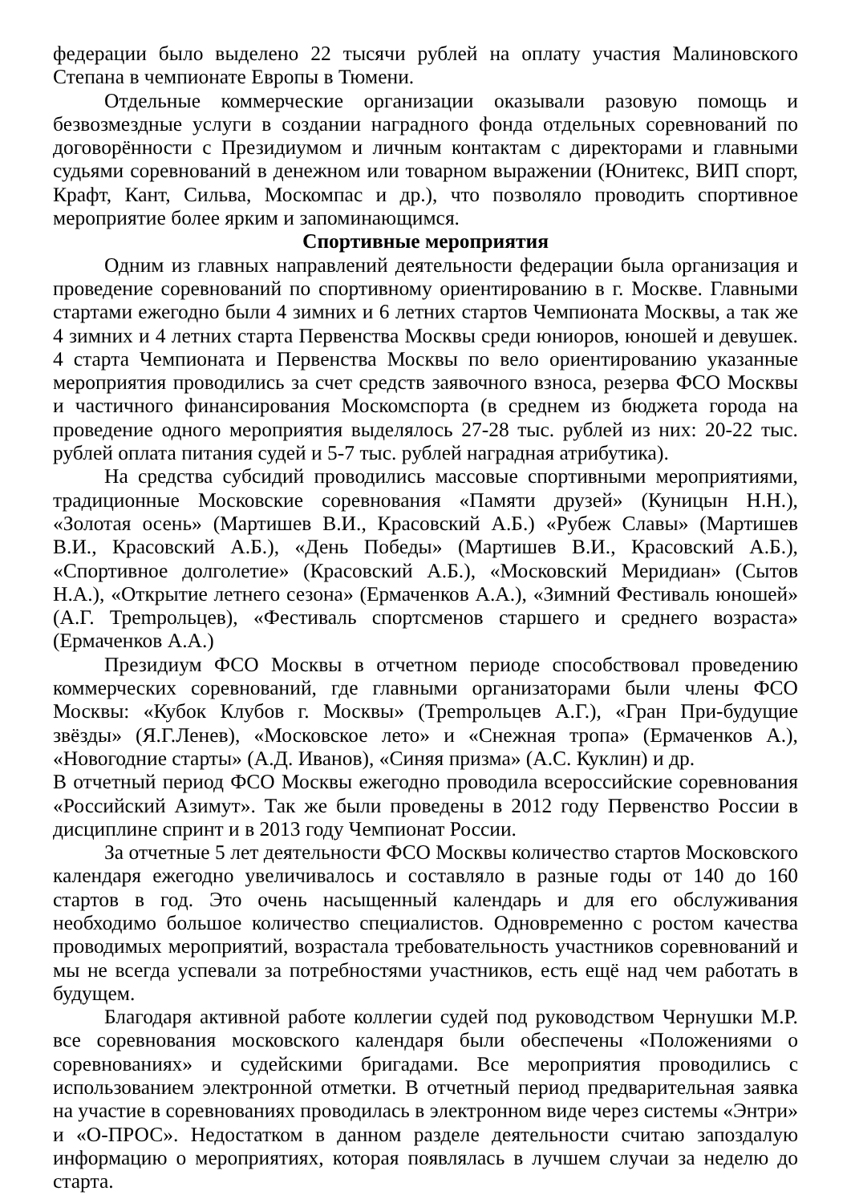федерации было выделено 22 тысячи рублей на оплату участия Малиновского Степана в чемпионате Европы в Тюмени.
Отдельные коммерческие организации оказывали разовую помощь и безвозмездные услуги в создании наградного фонда отдельных соревнований по договорённости с Президиумом и личным контактам с директорами и главными судьями соревнований в денежном или товарном выражении (Юнитекс, ВИП спорт, Крафт, Кант, Сильва, Москомпас и др.), что позволяло проводить спортивное мероприятие более ярким и запоминающимся.
Спортивные мероприятия
Одним из главных направлений деятельности федерации была организация и проведение соревнований по спортивному ориентированию в г. Москве. Главными стартами ежегодно были 4 зимних и 6 летних стартов Чемпионата Москвы, а так же 4 зимних и 4 летних старта Первенства Москвы среди юниоров, юношей и девушек. 4 старта Чемпионата и Первенства Москвы по вело ориентированию указанные мероприятия проводились за счет средств заявочного взноса, резерва ФСО Москвы и частичного финансирования Москомспорта (в среднем из бюджета города на проведение одного мероприятия выделялось 27-28 тыс. рублей из них: 20-22 тыс. рублей оплата питания судей и 5-7 тыс. рублей наградная атрибутика).
На средства субсидий проводились массовые спортивными мероприятиями, традиционные Московские соревнования «Памяти друзей» (Куницын Н.Н.), «Золотая осень» (Мартишев В.И., Красовский А.Б.) «Рубеж Славы» (Мартишев В.И., Красовский А.Б.), «День Победы» (Мартишев В.И., Красовский А.Б.), «Спортивное долголетие» (Красовский А.Б.), «Московский Меридиан» (Сытов Н.А.), «Открытие летнего сезона» (Ермаченков А.А.), «Зимний Фестиваль юношей» (А.Г. Трempольцев), «Фестиваль спортсменов старшего и среднего возраста» (Ермаченков А.А.)
Президиум ФСО Москвы в отчетном периоде способствовал проведению коммерческих соревнований, где главными организаторами были члены ФСО Москвы: «Кубок Клубов г. Москвы» (Трempольцев А.Г.), «Гран При-будущие звёзды» (Я.Г.Ленев), «Московское лето» и «Снежная тропа» (Ермаченков А.), «Новогодние старты» (А.Д. Иванов), «Синяя призма» (А.С. Куклин) и др.
В отчетный период ФСО Москвы ежегодно проводила всероссийские соревнования «Российский Азимут». Так же были проведены в 2012 году Первенство России в дисциплине спринт и в 2013 году Чемпионат России.
За отчетные 5 лет деятельности ФСО Москвы количество стартов Московского календаря ежегодно увеличивалось и составляло в разные годы от 140 до 160 стартов в год. Это очень насыщенный календарь и для его обслуживания необходимо большое количество специалистов. Одновременно с ростом качества проводимых мероприятий, возрастала требовательность участников соревнований и мы не всегда успевали за потребностями участников, есть ещё над чем работать в будущем.
Благодаря активной работе коллегии судей под руководством Чернушки М.Р. все соревнования московского календаря были обеспечены «Положениями о соревнованиях» и судейскими бригадами. Все мероприятия проводились с использованием электронной отметки. В отчетный период предварительная заявка на участие в соревнованиях проводилась в электронном виде через системы «Энтри» и «О-ПРОС». Недостатком в данном разделе деятельности считаю запоздалую информацию о мероприятиях, которая появлялась в лучшем случаи за неделю до старта.